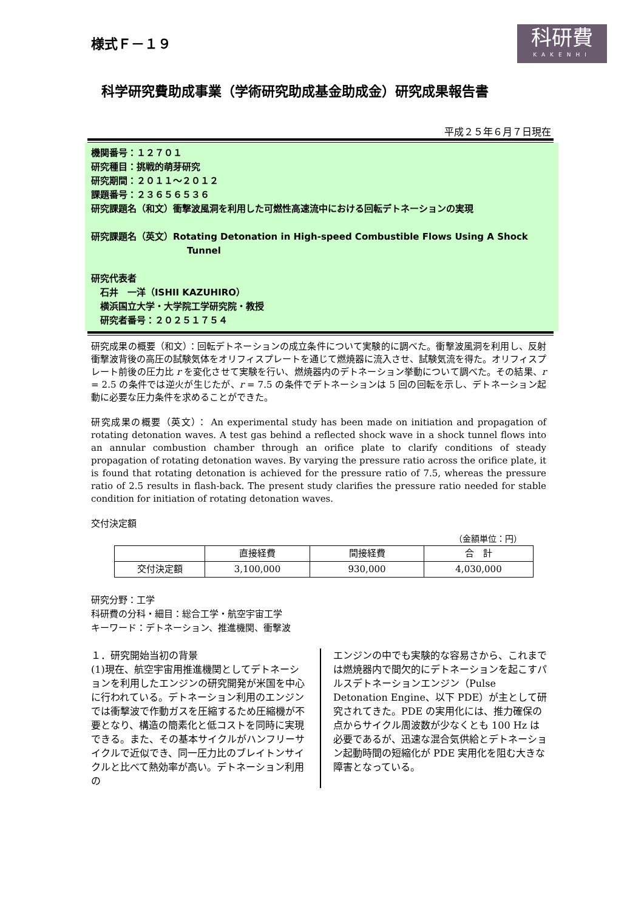様式Ｆ－１９
科研費
KAKENHI
科学研究費助成事業（学術研究助成基金助成金）研究成果報告書
平成２５年６月７日現在
機関番号：１２７０１
研究種目：挑戦的萌芽研究
研究期間：２０１１～２０１２
課題番号：２３６５６５３６
研究課題名（和文）衝撃波風洞を利用した可燃性高速流中における回転デトネーションの実現
研究課題名（英文）Rotating Detonation in High-speed Combustible Flows Using A Shock
Tunnel
研究代表者
　石井　一洋（ISHII KAZUHIRO）
　横浜国立大学・大学院工学研究院・教授
　研究者番号：２０２５１７５４
研究成果の概要（和文）：回転デトネーションの成立条件について実験的に調べた。衝撃波風洞を利用し、反射衝撃波背後の高圧の試験気体をオリフィスプレートを通じて燃焼器に流入させ、試験気流を得た。オリフィスプレート前後の圧力比 r を変化させて実験を行い、燃焼器内のデトネーション挙動について調べた。その結果、r = 2.5 の条件では逆火が生じたが、r = 7.5 の条件でデトネーションは 5 回の回転を示し、デトネーション起動に必要な圧力条件を求めることができた。
研究成果の概要（英文）： An experimental study has been made on initiation and propagation of rotating detonation waves. A test gas behind a reflected shock wave in a shock tunnel flows into an annular combustion chamber through an orifice plate to clarify conditions of steady propagation of rotating detonation waves. By varying the pressure ratio across the orifice plate, it is found that rotating detonation is achieved for the pressure ratio of 7.5, whereas the pressure ratio of 2.5 results in flash-back. The present study clarifies the pressure ratio needed for stable condition for initiation of rotating detonation waves.
交付決定額
（金額単位：円）
| | 直接経費 | 間接経費 | 合 計 |
| --- | --- | --- | --- |
| 交付決定額 | 3,100,000 | 930,000 | 4,030,000 |
研究分野：工学
科研費の分科・細目：総合工学・航空宇宙工学
キーワード：デトネーション、推進機関、衝撃波
１．研究開始当初の背景
(1)現在、航空宇宙用推進機関としてデトネーションを利用したエンジンの研究開発が米国を中心に行われている。デトネーション利用のエンジンでは衝撃波で作動ガスを圧縮するため圧縮機が不要となり、構造の簡素化と低コストを同時に実現できる。また、その基本サイクルがハンフリーサイクルで近似でき、同一圧力比のブレイトンサイクルと比べて熱効率が高い。デトネーション利用の
エンジンの中でも実験的な容易さから、これまでは燃焼器内で間欠的にデトネーションを起こすパルスデトネーションエンジン（Pulse Detonation Engine、以下 PDE）が主として研究されてきた。PDE の実用化には、推力確保の点からサイクル周波数が少なくとも 100 Hz は必要であるが、迅速な混合気供給とデトネーション起動時間の短縮化が PDE 実用化を阻む大きな障害となっている。